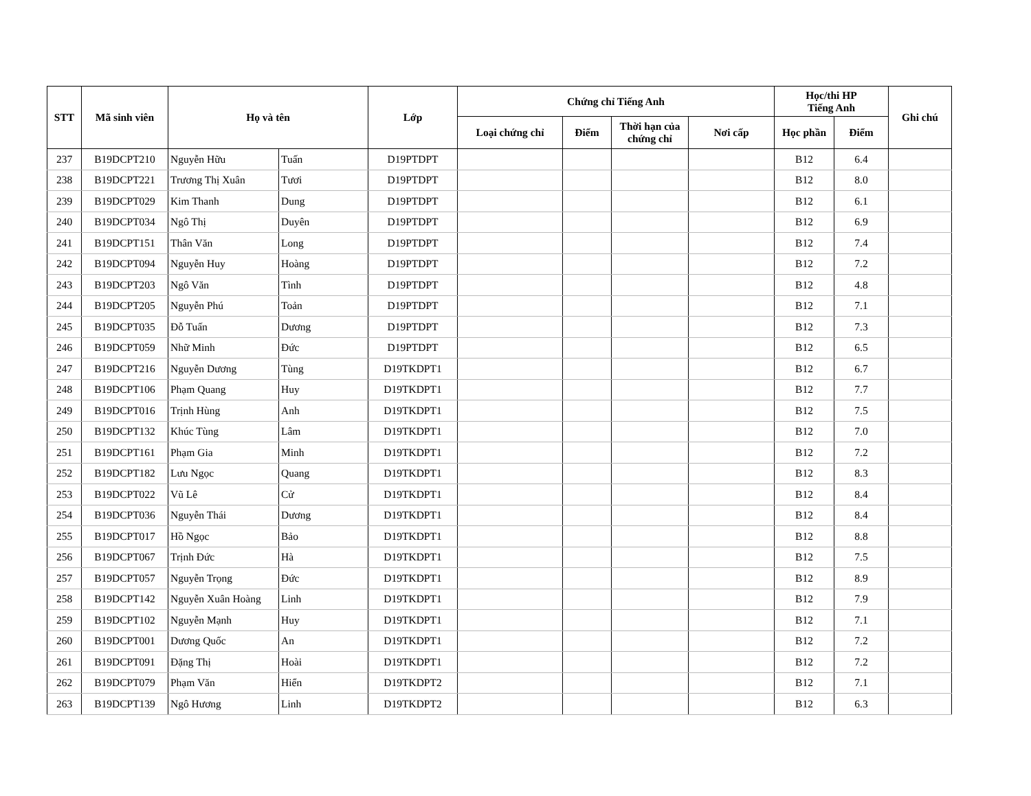| STT | Mã sinh viên | Họ và tên | | Lớp | Chứng chỉ Tiếng Anh | | | | Học/thi HP Tiếng Anh | | Ghi chú |
| --- | --- | --- | --- | --- | --- | --- | --- | --- | --- | --- | --- |
| | | | | | Loại chứng chỉ | Điểm | Thời hạn của chứng chỉ | Nơi cấp | Học phần | Điểm | |
| 237 | B19DCPT210 | Nguyễn Hữu | Tuấn | D19PTDPT | | | | | B12 | 6.4 | |
| 238 | B19DCPT221 | Trương Thị Xuân | Tươi | D19PTDPT | | | | | B12 | 8.0 | |
| 239 | B19DCPT029 | Kim Thanh | Dung | D19PTDPT | | | | | B12 | 6.1 | |
| 240 | B19DCPT034 | Ngô Thị | Duyên | D19PTDPT | | | | | B12 | 6.9 | |
| 241 | B19DCPT151 | Thân Văn | Long | D19PTDPT | | | | | B12 | 7.4 | |
| 242 | B19DCPT094 | Nguyễn Huy | Hoàng | D19PTDPT | | | | | B12 | 7.2 | |
| 243 | B19DCPT203 | Ngô Văn | Tình | D19PTDPT | | | | | B12 | 4.8 | |
| 244 | B19DCPT205 | Nguyễn Phú | Toản | D19PTDPT | | | | | B12 | 7.1 | |
| 245 | B19DCPT035 | Đỗ Tuấn | Dương | D19PTDPT | | | | | B12 | 7.3 | |
| 246 | B19DCPT059 | Nhữ Minh | Đức | D19PTDPT | | | | | B12 | 6.5 | |
| 247 | B19DCPT216 | Nguyễn Dương | Tùng | D19TKDPT1 | | | | | B12 | 6.7 | |
| 248 | B19DCPT106 | Phạm Quang | Huy | D19TKDPT1 | | | | | B12 | 7.7 | |
| 249 | B19DCPT016 | Trịnh Hùng | Anh | D19TKDPT1 | | | | | B12 | 7.5 | |
| 250 | B19DCPT132 | Khúc Tùng | Lâm | D19TKDPT1 | | | | | B12 | 7.0 | |
| 251 | B19DCPT161 | Phạm Gia | Minh | D19TKDPT1 | | | | | B12 | 7.2 | |
| 252 | B19DCPT182 | Lưu Ngọc | Quang | D19TKDPT1 | | | | | B12 | 8.3 | |
| 253 | B19DCPT022 | Vũ Lê | Cử | D19TKDPT1 | | | | | B12 | 8.4 | |
| 254 | B19DCPT036 | Nguyễn Thái | Dương | D19TKDPT1 | | | | | B12 | 8.4 | |
| 255 | B19DCPT017 | Hồ Ngọc | Bảo | D19TKDPT1 | | | | | B12 | 8.8 | |
| 256 | B19DCPT067 | Trịnh Đức | Hà | D19TKDPT1 | | | | | B12 | 7.5 | |
| 257 | B19DCPT057 | Nguyễn Trọng | Đức | D19TKDPT1 | | | | | B12 | 8.9 | |
| 258 | B19DCPT142 | Nguyễn Xuân Hoàng | Linh | D19TKDPT1 | | | | | B12 | 7.9 | |
| 259 | B19DCPT102 | Nguyễn Mạnh | Huy | D19TKDPT1 | | | | | B12 | 7.1 | |
| 260 | B19DCPT001 | Dương Quốc | An | D19TKDPT1 | | | | | B12 | 7.2 | |
| 261 | B19DCPT091 | Đặng Thị | Hoài | D19TKDPT1 | | | | | B12 | 7.2 | |
| 262 | B19DCPT079 | Phạm Văn | Hiển | D19TKDPT2 | | | | | B12 | 7.1 | |
| 263 | B19DCPT139 | Ngô Hương | Linh | D19TKDPT2 | | | | | B12 | 6.3 | |